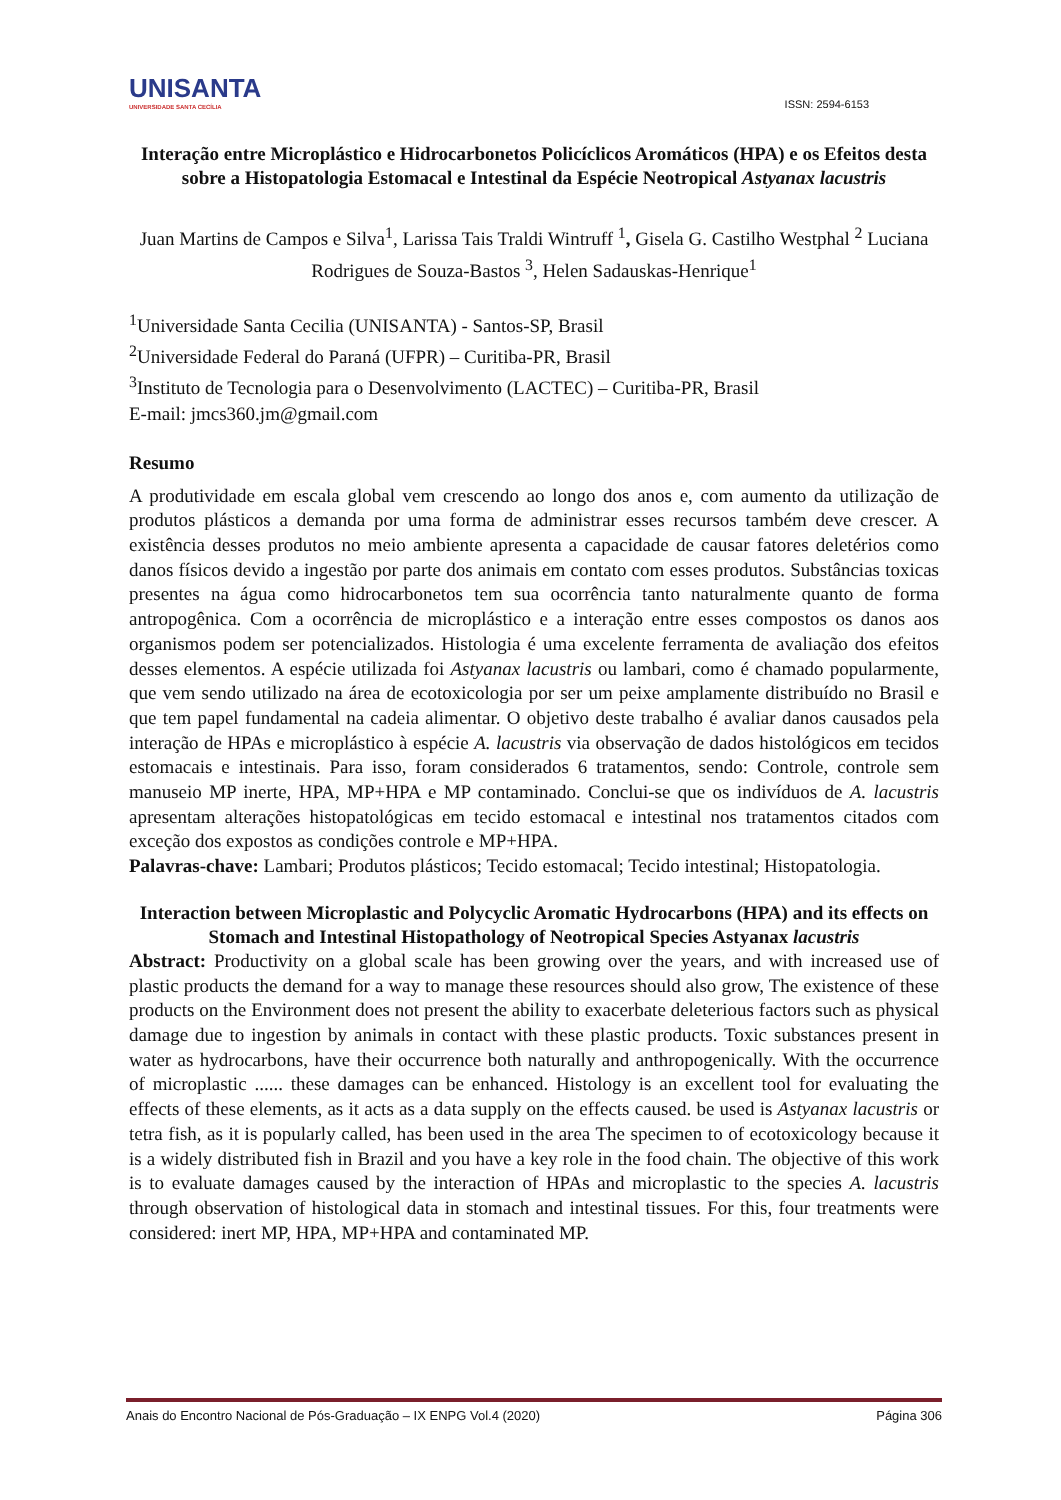UNISANTA
UNIVERSIDADE SANTA CECÍLIA
ISSN: 2594-6153
Interação entre Microplástico e Hidrocarbonetos Policíclicos Aromáticos (HPA) e os Efeitos desta sobre a Histopatologia Estomacal e Intestinal da Espécie Neotropical Astyanax lacustris
Juan Martins de Campos e Silva<sup>1</sup>, Larissa Tais Traldi Wintruff <sup>1</sup>, Gisela G. Castilho Westphal <sup>2</sup> Luciana Rodrigues de Souza-Bastos <sup>3</sup>, Helen Sadauskas-Henrique<sup>1</sup>
<sup>1</sup> Universidade Santa Cecilia (UNISANTA) - Santos-SP, Brasil
<sup>2</sup> Universidade Federal do Paraná (UFPR) – Curitiba-PR, Brasil
<sup>3</sup> Instituto de Tecnologia para o Desenvolvimento (LACTEC) – Curitiba-PR, Brasil
E-mail: jmcs360.jm@gmail.com
Resumo
A produtividade em escala global vem crescendo ao longo dos anos e, com aumento da utilização de produtos plásticos a demanda por uma forma de administrar esses recursos também deve crescer. A existência desses produtos no meio ambiente apresenta a capacidade de causar fatores deletérios como danos físicos devido a ingestão por parte dos animais em contato com esses produtos. Substâncias toxicas presentes na água como hidrocarbonetos tem sua ocorrência tanto naturalmente quanto de forma antropogênica. Com a ocorrência de microplástico e a interação entre esses compostos os danos aos organismos podem ser potencializados. Histologia é uma excelente ferramenta de avaliação dos efeitos desses elementos. A espécie utilizada foi Astyanax lacustris ou lambari, como é chamado popularmente, que vem sendo utilizado na área de ecotoxicologia por ser um peixe amplamente distribuído no Brasil e que tem papel fundamental na cadeia alimentar. O objetivo deste trabalho é avaliar danos causados pela interação de HPAs e microplástico à espécie A. lacustris via observação de dados histológicos em tecidos estomacais e intestinais. Para isso, foram considerados 6 tratamentos, sendo: Controle, controle sem manuseio MP inerte, HPA, MP+HPA e MP contaminado. Conclui-se que os indivíduos de A. lacustris apresentam alterações histopatológicas em tecido estomacal e intestinal nos tratamentos citados com exceção dos expostos as condições controle e MP+HPA.
Palavras-chave: Lambari; Produtos plásticos; Tecido estomacal; Tecido intestinal; Histopatologia.
Interaction between Microplastic and Polycyclic Aromatic Hydrocarbons (HPA) and its effects on Stomach and Intestinal Histopathology of Neotropical Species Astyanax lacustris
Abstract: Productivity on a global scale has been growing over the years, and with increased use of plastic products the demand for a way to manage these resources should also grow, The existence of these products on the Environment does not present the ability to exacerbate deleterious factors such as physical damage due to ingestion by animals in contact with these plastic products. Toxic substances present in water as hydrocarbons, have their occurrence both naturally and anthropogenically. With the occurrence of microplastic ...... these damages can be enhanced. Histology is an excellent tool for evaluating the effects of these elements, as it acts as a data supply on the effects caused. be used is Astyanax lacustris or tetra fish, as it is popularly called, has been used in the area The specimen to of ecotoxicology because it is a widely distributed fish in Brazil and you have a key role in the food chain. The objective of this work is to evaluate damages caused by the interaction of HPAs and microplastic to the species A. lacustris through observation of histological data in stomach and intestinal tissues. For this, four treatments were considered: inert MP, HPA, MP+HPA and contaminated MP.
Anais do Encontro Nacional de Pós-Graduação – IX ENPG Vol.4 (2020) Página 306